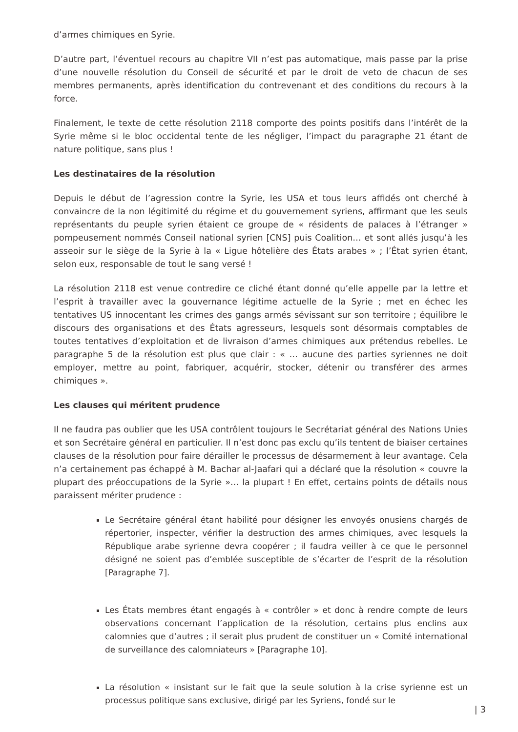d’armes chimiques en Syrie.
D’autre part, l’éventuel recours au chapitre VII n’est pas automatique, mais passe par la prise d’une nouvelle résolution du Conseil de sécurité et par le droit de veto de chacun de ses membres permanents, après identification du contrevenant et des conditions du recours à la force.
Finalement, le texte de cette résolution 2118 comporte des points positifs dans l’intérêt de la Syrie même si le bloc occidental tente de les négliger, l’impact du paragraphe 21 étant de nature politique, sans plus !
Les destinataires de la résolution
Depuis le début de l’agression contre la Syrie, les USA et tous leurs affidés ont cherché à convaincre de la non légitimité du régime et du gouvernement syriens, affirmant que les seuls représentants du peuple syrien étaient ce groupe de « résidents de palaces à l’étranger » pompeusement nommés Conseil national syrien [CNS] puis Coalition… et sont allés jusqu’à les asseoir sur le siège de la Syrie à la « Ligue hôtelière des États arabes » ; l’État syrien étant, selon eux, responsable de tout le sang versé !
La résolution 2118 est venue contredire ce cliché étant donné qu’elle appelle par la lettre et l’esprit à travailler avec la gouvernance légitime actuelle de la Syrie ; met en échec les tentatives US innocentant les crimes des gangs armés sévissant sur son territoire ; équilibre le discours des organisations et des États agresseurs, lesquels sont désormais comptables de toutes tentatives d’exploitation et de livraison d’armes chimiques aux prétendus rebelles. Le paragraphe 5 de la résolution est plus que clair : « … aucune des parties syriennes ne doit employer, mettre au point, fabriquer, acquérir, stocker, détenir ou transférer des armes chimiques ».
Les clauses qui méritent prudence
Il ne faudra pas oublier que les USA contrôlent toujours le Secrétariat général des Nations Unies et son Secrétaire général en particulier. Il n’est donc pas exclu qu’ils tentent de biaiser certaines clauses de la résolution pour faire dérailler le processus de désarmement à leur avantage. Cela n’a certainement pas échappé à M. Bachar al-Jaafari qui a déclaré que la résolution « couvre la plupart des préoccupations de la Syrie »… la plupart ! En effet, certains points de détails nous paraissent mériter prudence :
Le Secrétaire général étant habilité pour désigner les envoyés onusiens chargés de répertorier, inspecter, vérifier la destruction des armes chimiques, avec lesquels la République arabe syrienne devra coopérer ; il faudra veiller à ce que le personnel désigné ne soient pas d’emblée susceptible de s’écarter de l’esprit de la résolution [Paragraphe 7].
Les États membres étant engagés à « contrôler » et donc à rendre compte de leurs observations concernant l’application de la résolution, certains plus enclins aux calomnies que d’autres ; il serait plus prudent de constituer un « Comité international de surveillance des calomniateurs » [Paragraphe 10].
La résolution « insistant sur le fait que la seule solution à la crise syrienne est un processus politique sans exclusive, dirigé par les Syriens, fondé sur le
| 3